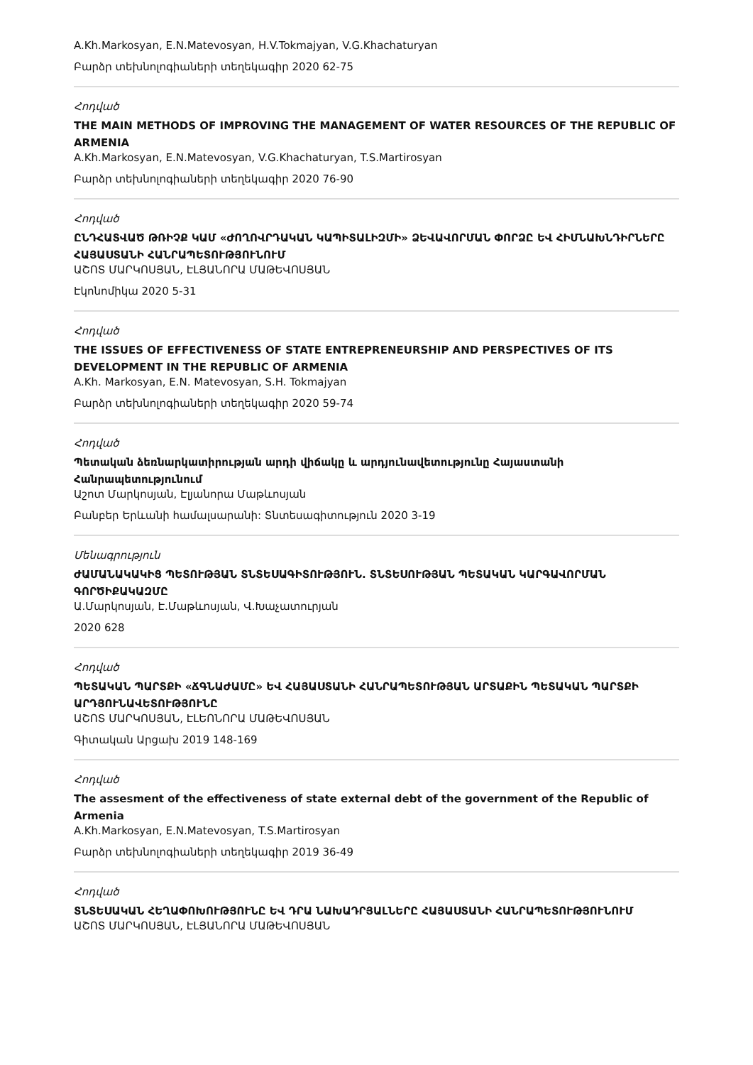A.Kh.Markosyan, E.N.Matevosyan, H.V.Tokmajyan, V.G.Khachaturyan
Բարձր տեխնոլոգիաների տեղեկագիր 2020 62-75
Հոդված
THE MAIN METHODS OF IMPROVING THE MANAGEMENT OF WATER RESOURCES OF THE REPUBLIC OF ARMENIA
A.Kh.Markosyan, E.N.Matevosyan, V.G.Khachaturyan, T.S.Martirosyan
Բարձր տեխնոլոգիաների տեղեկագիր 2020 76-90
Հոդված
ԸՆԴՀԱՏՎԱԾ ԹՌԻՉՔ ԿԱՄ «ԺՈՂՈՎՐԴԱԿԱՆ ԿԱՊԻՏԱԼԻԶՄԻ» ՁԵՎԱՎՈՐՄԱՆ ՓՈՐՁԸ ԵՎ ՀԻՄՆԱԽՆԴԻՐՆԵՐԸ ՀԱՅԱՍՏԱՆԻ ՀԱՆՐԱՊԵՏՈՒԹՅՈՒՆՈՒՄ
ԱՇՈՏ ՄԱՐԿՈՍՅԱՆ, ԷԼՅԱՆՈՐԱ ՄԱԹԵՎՈՍՅԱՆ
Էկոնոմիկա 2020 5-31
Հոդված
THE ISSUES OF EFFECTIVENESS OF STATE ENTREPRENEURSHIP AND PERSPECTIVES OF ITS DEVELOPMENT IN THE REPUBLIC OF ARMENIA
A.Kh. Markosyan, E.N. Matevosyan, S.H. Tokmajyan
Բարձր տեխնոլոգիաների տեղեկագիր 2020 59-74
Հոդված
Պետական ձեռնարկատիրության արդի վիճակը և արդյունավետությունը Հայաստանի Հանրապետությունում
Աշոտ Մարկոսյան, Էլյանորա Մաթևոսյան
Բանբեր Երևանի համալսարանի: Տնտեսագիտություն 2020 3-19
Մենագրություն
ԺԱՄԱՆԱԿԱԿԻՑ ՊԵՏՈՒԹՅԱՆ ՏՆՏԵՍԱԳԻՏՈՒԹՅՈՒՆ. ՏՆՏԵՍՈՒԹՅԱՆ ՊԵՏԱԿԱՆ ԿԱՐԳԱՎՈՐՄԱՆ ԳՈՐԾԻՔԱԿԱԶՄԸ
Ա.Մարկոսյան, Է.Մաթևոսյան, Վ.Խաչատուրյան
2020 628
Հոդված
ՊԵՏԱԿԱՆ ՊԱՐՏՔԻ «ՃԳՆԱԺԱՄԸ» ԵՎ ՀԱՅԱՍՏԱՆԻ ՀԱՆՐԱՊԵՏՈՒԹՅԱՆ ԱՐՏԱՔԻՆ ՊԵՏԱԿԱՆ ՊԱՐՏՔԻ ԱՐԴՅՈՒՆԱՎԵՏՈՒԹՅՈՒՆԸ
ԱՇՈՏ ՄԱՐԿՈՍՅԱՆ, ԷԼԵՈՆՈՐԱ ՄԱԹԵՎՈՍՅԱՆ
Գիտական Արցախ 2019 148-169
Հոդված
The assesment of the effectiveness of state external debt of the government of the Republic of Armenia
A.Kh.Markosyan, E.N.Matevosyan, T.S.Martirosyan
Բարձր տեխնոլոգիաների տեղեկագիր 2019 36-49
Հոդված
ՏՆՏԵՍԱԿԱՆ ՀԵՂԱՓՈԽՈՒԹՅՈՒՆԸ ԵՎ ԴՐԱ ՆԱԽԱԴՐՅԱԼՆԵՐԸ ՀԱՅԱՍՏԱՆԻ ՀԱՆՐԱՊԵՏՈՒԹՅՈՒՆՈՒՄ
ԱՇՈՏ ՄԱՐԿՈՍՅԱՆ, ԷԼՅԱՆՈՐԱ ՄԱԹԵՎՈՍՅԱՆ